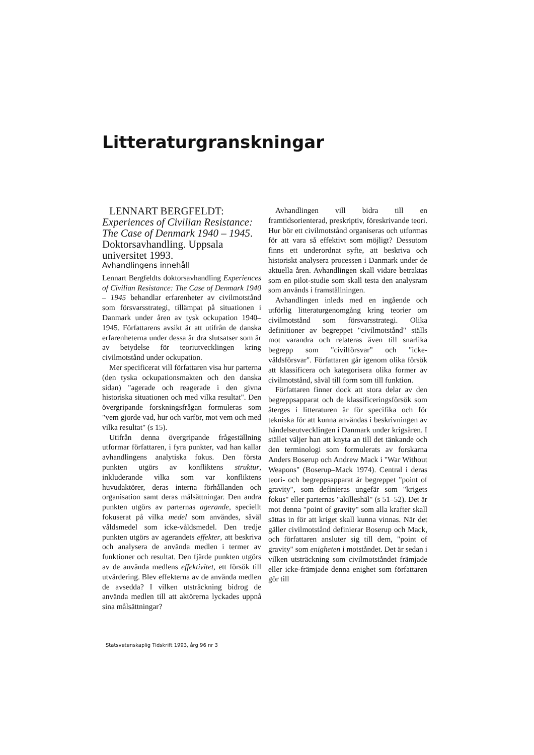Litteraturgranskningar
LENNART BERGFELDT: Experiences of Civilian Resistance: The Case of Denmark 1940 – 1945. Doktorsavhandling. Uppsala universitet 1993.
Avhandlingens innehåll
Lennart Bergfeldts doktorsavhandling Experiences of Civilian Resistance: The Case of Denmark 1940 – 1945 behandlar erfarenheter av civilmotstånd som försvarsstrategi, tillämpat på situationen i Danmark under åren av tysk ockupation 1940–1945. Författarens avsikt är att utifrån de danska erfarenheterna under dessa år dra slutsatser som är av betydelse för teoriutvecklingen kring civilmotstånd under ockupation.
Mer specificerat vill författaren visa hur parterna (den tyska ockupationsmakten och den danska sidan) "agerade och reagerade i den givna historiska situationen och med vilka resultat". Den övergripande forskningsfrågan formuleras som "vem gjorde vad, hur och varför, mot vem och med vilka resultat" (s 15).
Utifrån denna övergripande frågeställning utformar författaren, i fyra punkter, vad han kallar avhandlingens analytiska fokus. Den första punkten utgörs av konfliktens struktur, inkluderande vilka som var konfliktens huvudaktörer, deras interna förhållanden och organisation samt deras målsättningar. Den andra punkten utgörs av parternas agerande, speciellt fokuserat på vilka medel som användes, såväl våldsmedel som icke-våldsmedel. Den tredje punkten utgörs av agerandets effekter, att beskriva och analysera de använda medlen i termer av funktioner och resultat. Den fjärde punkten utgörs av de använda medlens effektivitet, ett försök till utvärdering. Blev effekterna av de använda medlen de avsedda? I vilken utsträckning bidrog de använda medlen till att aktörerna lyckades uppnå sina målsättningar?
Avhandlingen vill bidra till en framtidsorienterad, preskriptiv, föreskrivande teori. Hur bör ett civilmotstånd organiseras och utformas för att vara så effektivt som möjligt? Dessutom finns ett underordnat syfte, att beskriva och historiskt analysera processen i Danmark under de aktuella åren. Avhandlingen skall vidare betraktas som en pilot-studie som skall testa den analysram som används i framställningen.
Avhandlingen inleds med en ingående och utförlig litteraturgenomgång kring teorier om civilmotstånd som försvarsstrategi. Olika definitioner av begreppet "civilmotstånd" ställs mot varandra och relateras även till snarlika begrepp som "civilförsvar" och "icke-våldsförsvar". Författaren går igenom olika försök att klassificera och kategorisera olika former av civilmotstånd, såväl till form som till funktion.
Författaren finner dock att stora delar av den begreppsapparat och de klassificeringsförsök som återges i litteraturen är för specifika och för tekniska för att kunna användas i beskrivningen av händelseutvecklingen i Danmark under krigsåren. I stället väljer han att knyta an till det tänkande och den terminologi som formulerats av forskarna Anders Boserup och Andrew Mack i "War Without Weapons" (Boserup–Mack 1974). Central i deras teori- och begreppsapparat är begreppet "point of gravity", som definieras ungefär som "krigets fokus" eller parternas "akilleshäl" (s 51–52). Det är mot denna "point of gravity" som alla krafter skall sättas in för att kriget skall kunna vinnas. När det gäller civilmotstånd definierar Boserup och Mack, och författaren ansluter sig till dem, "point of gravity" som enigheten i motståndet. Det är sedan i vilken utsträckning som civilmotståndet främjade eller icke-främjade denna enighet som författaren gör till
Statsvetenskaplig Tidskrift 1993, årg 96 nr 3